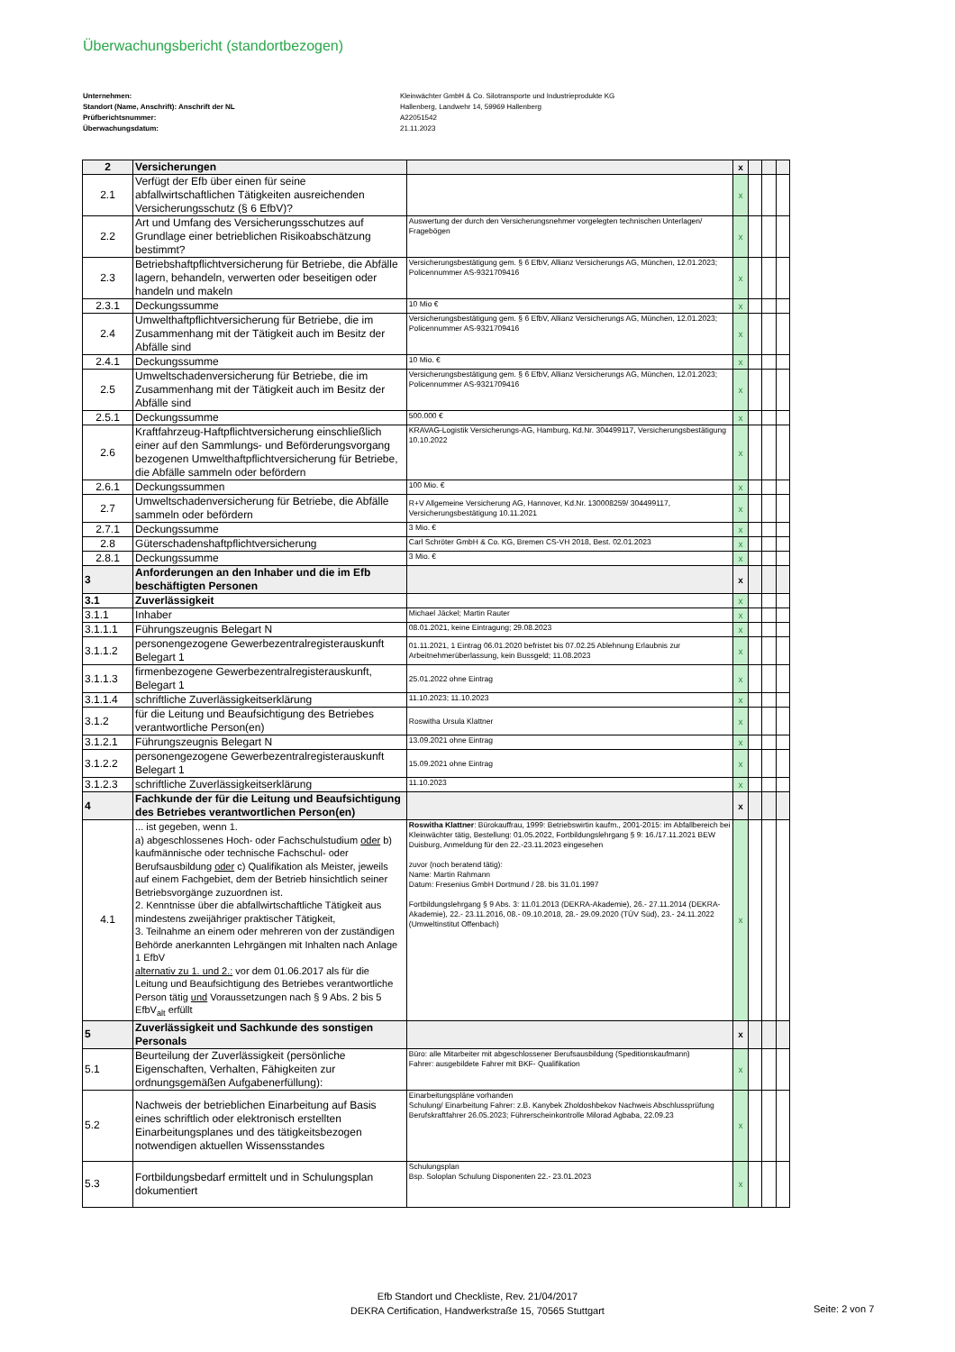Überwachungsbericht (standortbezogen)
Unternehmen: Kleinwächter GmbH & Co. Silotransporte und Industrieprodukte KG
Standort (Name, Anschrift): Anschrift der NL Hallenberg, Landwehr 14, 59969 Hallenberg
Prüfberichtsnummer: A22051542
Überwachungsdatum: 21.11.2023
| 2 | Versicherungen | | x | | | |
| 2.1 | Verfügt der Efb über einen für seine abfallwirtschaftlichen Tätigkeiten ausreichenden Versicherungsschutz (§ 6 EfbV)? | | x | | | |
| 2.2 | Art und Umfang des Versicherungsschutzes auf Grundlage einer betrieblichen Risikoabschätzung bestimmt? | Auswertung der durch den Versicherungsnehmer vorgelegten technischen Unterlagen/ Fragebögen | x | | | |
| 2.3 | Betriebshaftpflichtversicherung für Betriebe, die Abfälle lagern, behandeln, verwerten oder beseitigen oder handeln und makeln | Versicherungsbestätigung gem. § 6 EfbV, Allianz Versicherungs AG, München, 12.01.2023; Policennummer AS-9321709416 | x | | | |
| 2.3.1 | Deckungssumme | 10 Mio € | x | | | |
| 2.4 | Umwelthaftpflichtversicherung für Betriebe, die im Zusammenhang mit der Tätigkeit auch im Besitz der Abfälle sind | Versicherungsbestätigung gem. § 6 EfbV, Allianz Versicherungs AG, München, 12.01.2023; Policennummer AS-9321709416 | x | | | |
| 2.4.1 | Deckungssumme | 10 Mio. € | x | | | |
| 2.5 | Umweltschadenversicherung für Betriebe, die im Zusammenhang mit der Tätigkeit auch im Besitz der Abfälle sind | Versicherungsbestätigung gem. § 6 EfbV, Allianz Versicherungs AG, München, 12.01.2023; Policennummer AS-9321709416 | x | | | |
| 2.5.1 | Deckungssumme | 500.000 € | x | | | |
| 2.6 | Kraftfahrzeug-Haftpflichtversicherung einschließlich einer auf den Sammlungs- und Beförderungsvorgang bezogenen Umwelthaftpflichtversicherung für Betriebe, die Abfälle sammeln oder befördern | KRAVAG-Logistik Versicherungs-AG, Hamburg, Kd.Nr. 304499117, Versicherungsbestätigung 10.10.2022 | x | | | |
| 2.6.1 | Deckungssummen | 100 Mio. € | x | | | |
| 2.7 | Umweltschadenversicherung für Betriebe, die Abfälle sammeln oder befördern | R+V Allgemeine Versicherung AG, Hannover, Kd.Nr. 130008259/ 304499117, Versicherungsbestätigung 10.11.2021 | x | | | |
| 2.7.1 | Deckungssumme | 3 Mio. € | x | | | |
| 2.8 | Güterschadenshaftpflichtversicherung | Carl Schröter GmbH & Co. KG, Bremen CS-VH 2018, Best. 02.01.2023 | x | | | |
| 2.8.1 | Deckungssumme | 3 Mio. € | x | | | |
| 3 | Anforderungen an den Inhaber und die im Efb beschäftigten Personen | | x | | | |
| 3.1 | Zuverlässigkeit | | x | | | |
| 3.1.1 | Inhaber | Michael Jäckel; Martin Rauter | x | | | |
| 3.1.1.1 | Führungszeugnis Belegart N | 08.01.2021, keine Eintragung; 29.08.2023 | x | | | |
| 3.1.1.2 | personengezogene Gewerbezentralregisterauskunft Belegart 1 | 01.11.2021, 1 Eintrag 06.01.2020 befristet bis 07.02.25 Ablehnung Erlaubnis zur Arbeitnehmerüberlassung, kein Bussgeld; 11.08.2023 | x | | | |
| 3.1.1.3 | firmenbezogene Gewerbezentralregisterauskunft, Belegart 1 | 25.01.2022 ohne Eintrag | x | | | |
| 3.1.1.4 | schriftliche Zuverlässigkeitserklärung | 11.10.2023; 11.10.2023 | x | | | |
| 3.1.2 | für die Leitung und Beaufsichtigung des Betriebes verantwortliche Person(en) | Roswitha Ursula Klattner | x | | | |
| 3.1.2.1 | Führungszeugnis Belegart N | 13.09.2021 ohne Eintrag | x | | | |
| 3.1.2.2 | personengezogene Gewerbezentralregisterauskunft Belegart 1 | 15.09.2021 ohne Eintrag | x | | | |
| 3.1.2.3 | schriftliche Zuverlässigkeitserklärung | 11.10.2023 | x | | | |
| 4 | Fachkunde der für die Leitung und Beaufsichtigung des Betriebes verantwortlichen Person(en) | | x | | | |
| 4.1 | ... ist gegeben, wenn 1. a) abgeschlossenes Hoch- oder Fachschulstudium oder b) kaufmännische oder technische Fachschul- oder Berufsausbildung oder c) Qualifikation als Meister, jeweils auf einem Fachgebiet, dem der Betrieb hinsichtlich seiner Betriebsvorgänge zuzuordnen ist. 2. Kenntnisse über die abfallwirtschaftliche Tätigkeit aus mindestens zweijähriger praktischer Tätigkeit, 3. Teilnahme an einem oder mehreren von der zuständigen Behörde anerkannten Lehrgängen mit Inhalten nach Anlage 1 EfbV alternativ zu 1. und 2.: vor dem 01.06.2017 als für die Leitung und Beaufsichtigung des Betriebes verantwortliche Person tätig und Voraussetzungen nach § 9 Abs. 2 bis 5 EfbV<sub>alt</sub> erfüllt | Roswitha Klattner : Bürokauffrau, 1999: Betriebswirtin kaufm., 2001-2015: im Abfallbereich bei Kleinwächter tätig, Bestellung: 01.05.2022, Fortbildungslehrgang § 9: 16./17.11.2021 BEW Duisburg, Anmeldung für den 22.-23.11.2023 eingesehen zuvor (noch beratend tätig): Name: Martin Rahmann Datum: Fresenius GmbH Dortmund / 28. bis 31.01.1997 Fortbildungslehrgang § 9 Abs. 3: 11.01.2013 (DEKRA-Akademie), 26.- 27.11.2014 (DEKRA-Akademie), 22.- 23.11.2016, 08.- 09.10.2018, 28.- 29.09.2020 (TÜV Süd), 23.- 24.11.2022 (Umweltinstitut Offenbach) | x | | | |
| 5 | Zuverlässigkeit und Sachkunde des sonstigen Personals | | x | | | |
| 5.1 | Beurteilung der Zuverlässigkeit (persönliche Eigenschaften, Verhalten, Fähigkeiten zur ordnungsgemäßen Aufgabenerfüllung): | Büro: alle Mitarbeiter mit abgeschlossener Berufsausbildung (Speditionskaufmann) Fahrer: ausgebildete Fahrer mit BKF- Qualifikation | x | | | |
| 5.2 | Nachweis der betrieblichen Einarbeitung auf Basis eines schriftlich oder elektronisch erstellten Einarbeitungsplanes und des tätigkeitsbezogen notwendigen aktuellen Wissensstandes | Einarbeitungspläne vorhanden Schulung/ Einarbeitung Fahrer: z.B. Kanybek Zholdoshbekov Nachweis Abschlussprüfung Berufskraftfahrer 26.05.2023; Führerscheinkontrolle Milorad Agbaba, 22.09.23 | x | | | |
| 5.3 | Fortbildungsbedarf ermittelt und in Schulungsplan dokumentiert | Schulungsplan Bsp. Soloplan Schulung Disponenten 22.- 23.01.2023 | x | | | |
Efb Standort und Checkliste, Rev. 21/04/2017
DEKRA Certification, Handwerkstraße 15, 70565 Stuttgart
Seite: 2 von 7